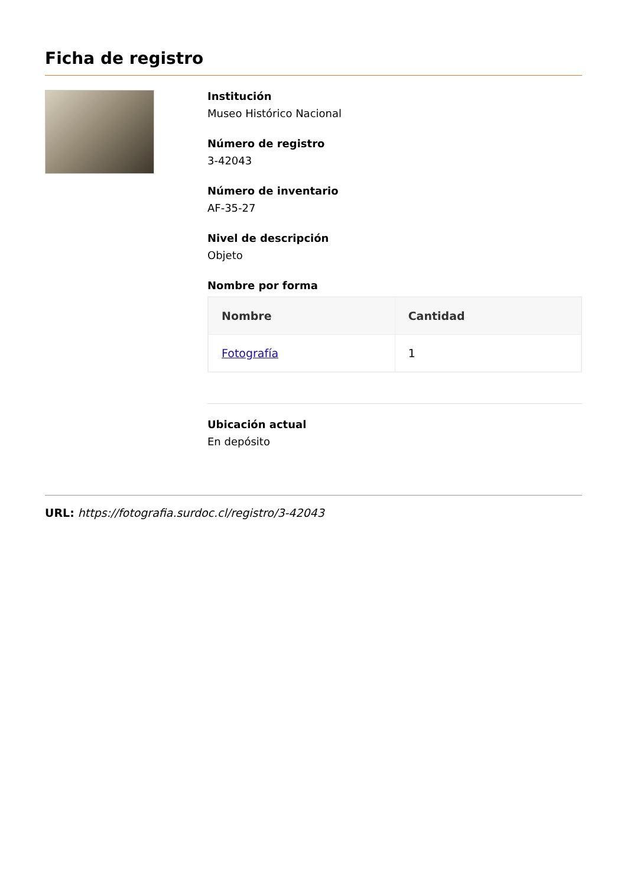Ficha de registro
Institución
Museo Histórico Nacional
Número de registro
3-42043
Número de inventario
AF-35-27
Nivel de descripción
Objeto
Nombre por forma
| Nombre | Cantidad |
| --- | --- |
| Fotografía | 1 |
Ubicación actual
En depósito
URL: https://fotografia.surdoc.cl/registro/3-42043